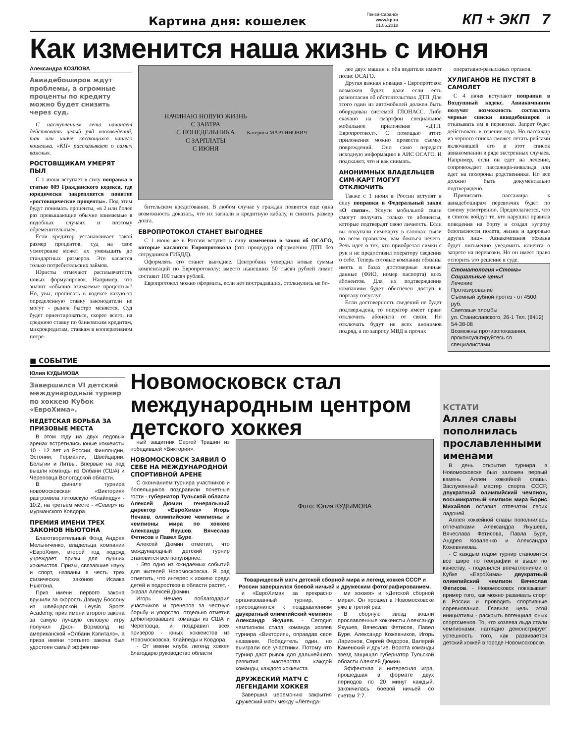Картина дня: кошелек Пенза-Саранск
www.kp.ru
01.06.2018 КП + ЭКП 7
Как изменится наша жизнь с июня
Александра КОЗЛОВА
Авиадебоширов ждут проблемы, а огромные проценты по кредиту можно будет снизить через суд.
С наступлением лета начинает действовать целый ряд нововведений, так или иначе касающихся нашего кошелька. «КП» рассказывает о самых важных.
РОСТОВЩИКАМ УМЕРЯТ ПЫЛ
С 1 июня вступает в силу поправка в статью 809 Гражданского кодекса, где юридически закрепляется понятие «ростовщические проценты». Под этим будут понимать проценты, «в 2 или более раз превышающие обычно взимаемые в подобных случаях и поэтому обременительные».
Если кредитор устанавливает такой размер процентов, суд на свое усмотрение может их уменьшить до стандартных размеров. Это касается только потребительских займов.
Юристы отмечают расплывчатость новых формулировок. Например, что значит «обычно взимаемые проценты»? Но, увы, прописать в кодексе какую-то определенную ставку законодатели не могут - рынок быстро меняется. Суд будет ориентироваться, скорее всего, на среднюю ставку по банковским кредитам, микрокредитам, ставкам в кооперативном потре-
НАЧИНАЮ НОВУЮ ЖИЗНЬ
С ЗАВТРА
С ПОНЕДЕЛЬНИКА
С ЗАРПЛАТЫ
С ИЮНЯ
Катерина МАРТИНОВИЧ
бительском кредитовании. В любом случае у граждан появится еще одна возможность доказать, что их загнали в кредитную кабалу, и снизить размер долга.
ЕВРОПРОТОКОЛ СТАНЕТ ВЫГОДНЕЕ
С 1 июня же в России вступят в силу изменения в закон об ОСАГО, которые касаются Европротокола (это процедура оформления ДТП без сотрудников ГИБДД).
Оформлять его станет выгоднее. Центробанк утвердил новые суммы компенсаций по Европротоколу: вместо нынешних 50 тысяч рублей лимит составит 100 тысяч рублей.
Европротокол можно оформить, если нет пострадавших, столкнулись не бо-
лее двух машин и оба водителя имеют полис ОСАГО.
Другая важная новация - Европротокол возможен будет, даже если есть разногласия об обстоятельствах ДТП. Для этого один из автомобилей должен быть оборудован системой ГЛОНАСС. Либо скачано на смартфон специальное мобильное приложение «ДТП. Европротокол». С помощью этого приложения можно провести съемку повреждений. Оно само передаст исходную информацию в АИС ОСАГО. И подскажет, что и как снимать.
АНОНИМНЫХ ВЛАДЕЛЬЦЕВ СИМ-КАРТ МОГУТ ОТКЛЮЧИТЬ
Также с 1 июня в России вступят в силу поправки в Федеральный закон «О связи». Услуги мобильной связи смогут получать только те абоненты, которые подтвердят свою личность. Если вы покупали сим-карту в салонах связи по всем правилам, вам бояться нечего. Речь идет о тех, кто приобретал симки с рук и не предоставил оператору сведения о себе. Теперь сотовые компании обязаны иметь в базах достоверные личные данные (ФИО, номер паспорта) всех абонентов. Для их подтверждения компаниям будет обеспечен доступ к порталу госуслуг.
Если достоверность сведений не будет подтверждена, то оператор имеет право отключить абонента от связи. Но отключать будут не всех анонимов подряд, а по запросу МВД и прочих
оперативно-разыскных органов.
ХУЛИГАНОВ НЕ ПУСТЯТ В САМОЛЕТ
С 4 июня вступают поправки в Воздушный кодекс. Авиакомпании получат возможность составлять черные списки авиадебоширов и отказывать им в перевозке. Запрет будет действовать в течение года. Но пассажир из черного списка сможет летать рейсами включившей его в этот список авиакомпании в ряде экстренных случаев. Например, если он едет на лечение, сопровождает пассажира-инвалида или едет на похороны родственника. Но все должно быть документально подтверждено.
Причислять пассажира к авиадебоширам перевозчик будет по своему усмотрению. Предполагается, что в список войдут те, кто нарушил правила поведения на борту и создал «угрозу безопасности полета, жизни и здоровью других лиц». Авиакомпания обязана будет письменно уведомить клиента о запрете на перевозки. Но он имеет право оспорить это решение в суде.
Стоматология «Стома»
Социальные цены!
Лечение
Протезирование
Съемный зубной протез - от 4500 руб.
Световые пломбы
ул. Станиславского, 26-1 Тел. (8412) 54-38-08
Возможны противопоказания, проконсультируйтесь со специалистами
■ СОБЫТИЕ
Юлия КУДЫМОВА
Завершился VI детский международный турнир по хоккею Кубок «ЕвроХима».
НЕДЕТСКАЯ БОРЬБА ЗА ПРИЗОВЫЕ МЕСТА
В этом году на двух ледовых аренах встретились юные хоккеисты 10 - 12 лет из России, Финляндии, Эстонии, Германии, Швейцарии, Бельгии и Литвы. Впервые на лед вышли команды из Олбани (США) и Череповца Вологодской области.
В финале турнира новомосковская «Виктория» разгромила литовскую «Клайпеду» - 10:2, на третьем месте - «Север» из мурманского Ковдора.
ПРЕМИЯ ИМЕНИ ТРЕХ ЗАКОНОВ НЬЮТОНА
Благотворительный Фонд Андрея Мельниченко, владельца компании «ЕвроХим», второй год подряд учреждает призы для лучших хоккеистов. Призы, связавшие науку и спорт, названы в честь трех физических законов Исаака Ньютона.
Приз имени первого закона вручили за скорость Дэвиду Боссону из швейцарской Leysin Sports Academy, приз имени второго закона за самую лучшую силовую игру получил Джон Вормволд из американской «Олбани Кэпиталз», а приза имени третьего закона был удостоен самый эффектив-
Новомосковск стал международным центром детского хоккея
ный защитник Сергей Трашин из победившей «Виктории».
НОВОМОСКОВСК ЗАЯВИЛ О СЕБЕ НА МЕЖДУНАРОДНОЙ СПОРТИВНОЙ АРЕНЕ
С окончанием турнира участников и болельщиков поздравили почетные гости - губернатор Тульской области Алексей Дюмин, генеральный директор «ЕвроХима» Игорь Нечаев, олимпийские чемпионы и чемпионы мира по хоккею Александр Якушев, Вячеслав Фетисов и Павел Буре.
Алексей Дюмин отметил, что международный детский турнир становится все популярнее.
- Это одно из ожидаемых событий для жителей Новомосковска. Я рад отметить, что интерес к хоккею среди детей и подростков в области растет, - сказал Алексей Дюмин.
Игорь Нечаев поблагодарил участников и тренеров за честную борьбу и упорство, отдельно отметив дебютировавшие команды из США и Череповца, и поздравил всех призеров - юных хоккеистов из Новомосковска, Клайпеды и Ковдора.
- От имени клуба легенд хоккея благодарю руководство области
Фото: Юлия КУДЫМОВА
Товарищеский матч детской сборной мира и легенд хоккея СССР и России завершился боевой ничьей и дружеским фотографированием.
и «ЕвроХима» за прекрасно организованный турнир, - присоединился к поздравлениям двукратный олимпийский чемпион Александр Якушев. - Сегодня чемпионом стала команда хозяев турнира «Виктория», оправдав свое название. Победитель один, но выиграли все участники. Потому что турнир даст рывок для дальнейшего развития мастерства каждой команды, каждого хоккеиста.
ДРУЖЕСКИЙ МАТЧ С ЛЕГЕНДАМИ ХОККЕЯ
Завершил церемонию закрытия дружеский матч между «Легенда-
ми хоккея» и «Детской сборной мира». Он прошел в Новомосковске уже в третий раз.
В сборную звезд вошли прославленные хоккеисты Александр Якушев, Вячеслав Фетисов, Павел Буре, Александр Кожевников, Игорь Ларионов, Сергей Федоров, Валерий Каменский и другие. Ворота команды звезд защищал губернатор Тульской области Алексей Дюмин.
Эффектная и интересная игра, прошедшая в формате двух периодов по 20 минут каждый, закончилась боевой ничьей со счетом 7:7.
КСТАТИ
Аллея славы пополнилась прославленными именами
В день открытия турнира в Новомосковске был заложен первый камень Аллеи хоккейной славы. Заслуженный мастер спорта СССР, двукратный олимпийский чемпион, восьмикратный чемпион мира Борис Михайлов оставил отпечатки своих ладоней.
Аллея хоккейной славы пополнилась отпечатками Александра Якушева, Вячеслава Фетисова, Павла Буре, Андрея Коваленко и Александра Кожевникова.
- С каждым годом турнир становится все шире по географии и выше по качеству, - поделился впечатлениями о Кубке «ЕвроХима» двукратный олимпийский чемпион Вячеслав Фетисов. - Новомосковск показывает пример того, как можно развивать спорт в России и проводить спортивные соревнования. Главная цель этой инициативы - раскрыть потенциал юных спортсменов. То, что хозяева льда стали чемпионами, наглядно демонстрирует успешность того, как развивается детский хоккей в городе Новомосковске.